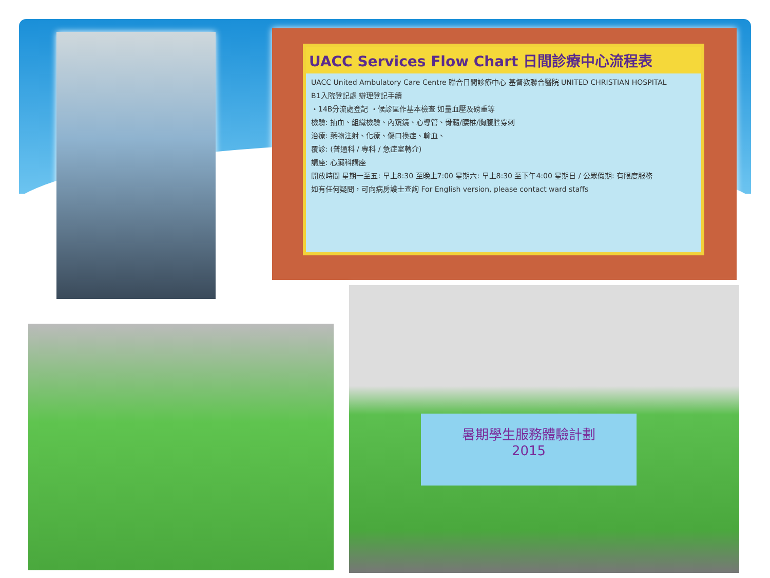UACC Services Flow Chart 日間診療中心流程表
UACC United Ambulatory Care Centre 聯合日間診療中心 基督教聯合醫院 UNITED CHRISTIAN HOSPITAL
B1入院登記處 辦理登記手續
・14B分流處登記 ・候診區作基本檢查 如量血壓及磅重等
檢驗: 抽血、組織檢驗、內窺鏡、心導管、骨髓/腰椎/胸腹腔穿刺
治療: 藥物注射、化療、傷口換症、輸血、
覆診: (普通科 / 專科 / 急症室轉介)
講座: 心臟科講座
開放時間 星期一至五: 早上8:30 至晚上7:00 星期六: 早上8:30 至下午4:00 星期日 / 公眾假期: 有限度服務
如有任何疑問，可向病房護士查詢 For English version, please contact ward staffs
暑期學生服務體驗計劃
2015